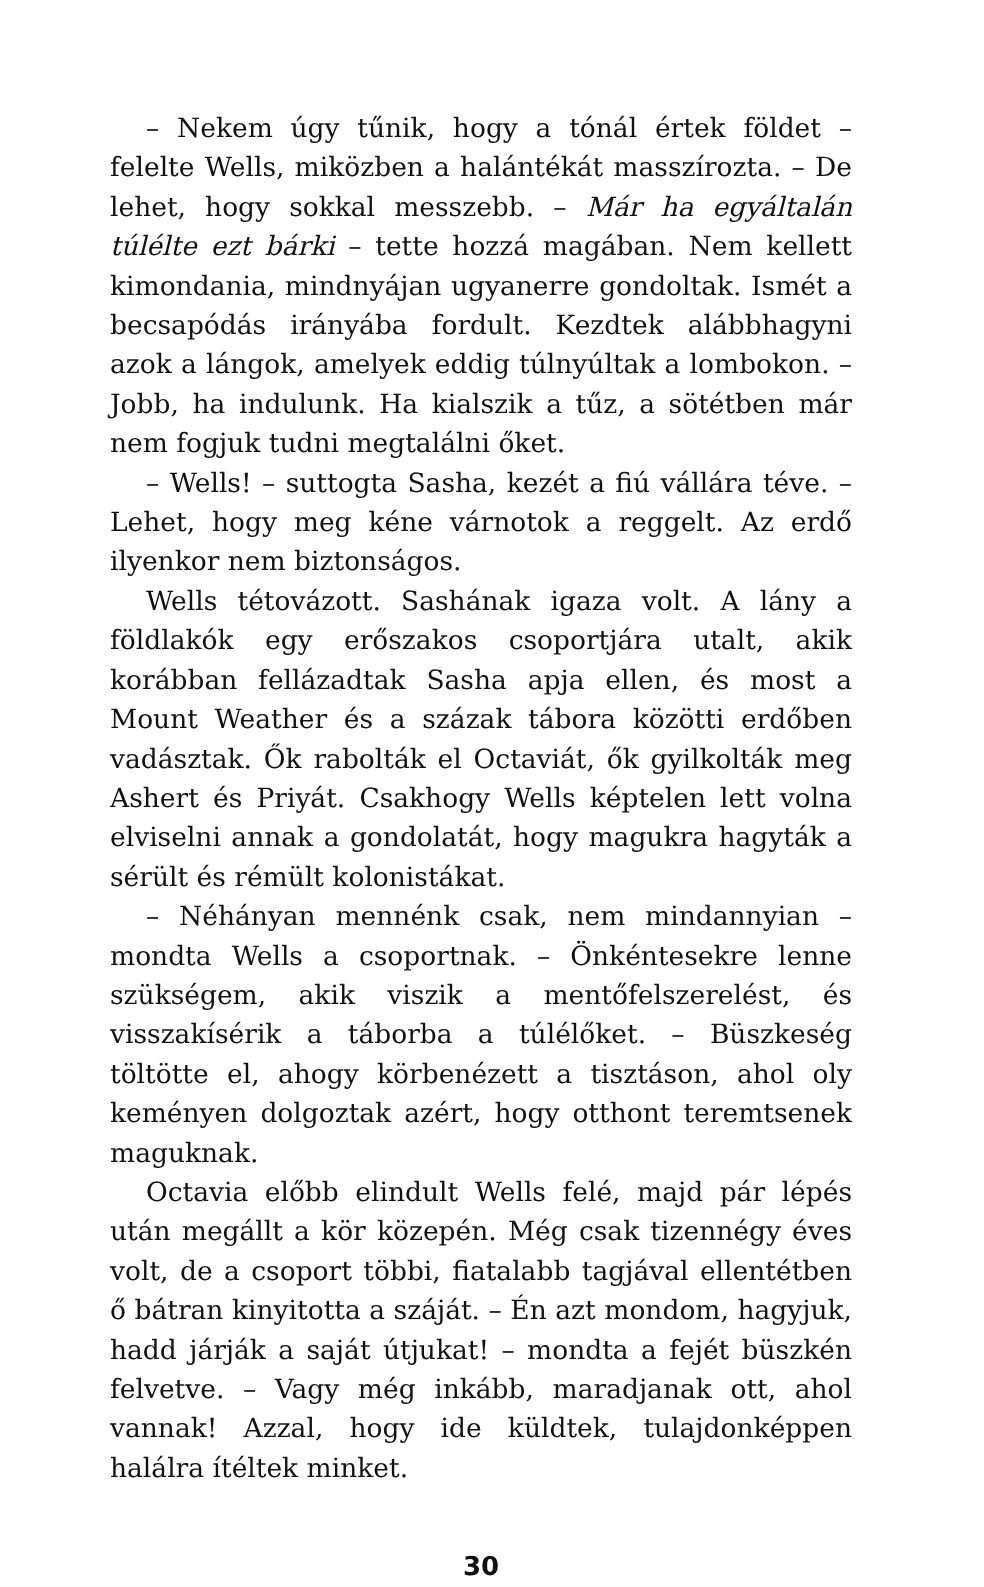– Nekem úgy tűnik, hogy a tónál értek földet – felelte Wells, miközben a halántékát masszírozta. – De lehet, hogy sokkal messzebb. – Már ha egyáltalán túlélte ezt bárki – tette hozzá magában. Nem kellett kimondania, mindnyájan ugyanerre gondoltak. Ismét a becsapódás irányába fordult. Kezdtek alábbhagyni azok a lángok, amelyek eddig túlnyúltak a lombokon. – Jobb, ha indulunk. Ha kialszik a tűz, a sötétben már nem fogjuk tudni megtalálni őket.
– Wells! – suttogta Sasha, kezét a fiú vállára téve. – Lehet, hogy meg kéne várnotok a reggelt. Az erdő ilyenkor nem biztonságos.
Wells tétovázott. Sashának igaza volt. A lány a földlakók egy erőszakos csoportjára utalt, akik korábban fellázadtak Sasha apja ellen, és most a Mount Weather és a százak tábora közötti erdőben vadásztak. Ők rabolták el Octaviát, ők gyilkolták meg Ashert és Priyát. Csakhogy Wells képtelen lett volna elviselni annak a gondolatát, hogy magukra hagyták a sérült és rémült kolonistákat.
– Néhányan mennénk csak, nem mindannyian – mondta Wells a csoportnak. – Önkéntesekre lenne szükségem, akik viszik a mentőfelszerelést, és visszakísérik a táborba a túlélőket. – Büszkeség töltötte el, ahogy körbenézett a tisztáson, ahol oly keményen dolgoztak azért, hogy otthont teremtsenek maguknak.
Octavia előbb elindult Wells felé, majd pár lépés után megállt a kör közepén. Még csak tizennégy éves volt, de a csoport többi, fiatalabb tagjával ellentétben ő bátran kinyitotta a száját. – Én azt mondom, hagyjuk, hadd járják a saját útjukat! – mondta a fejét büszkén felvetve. – Vagy még inkább, maradjanak ott, ahol vannak! Azzal, hogy ide küldtek, tulajdonképpen halálra ítéltek minket.
30